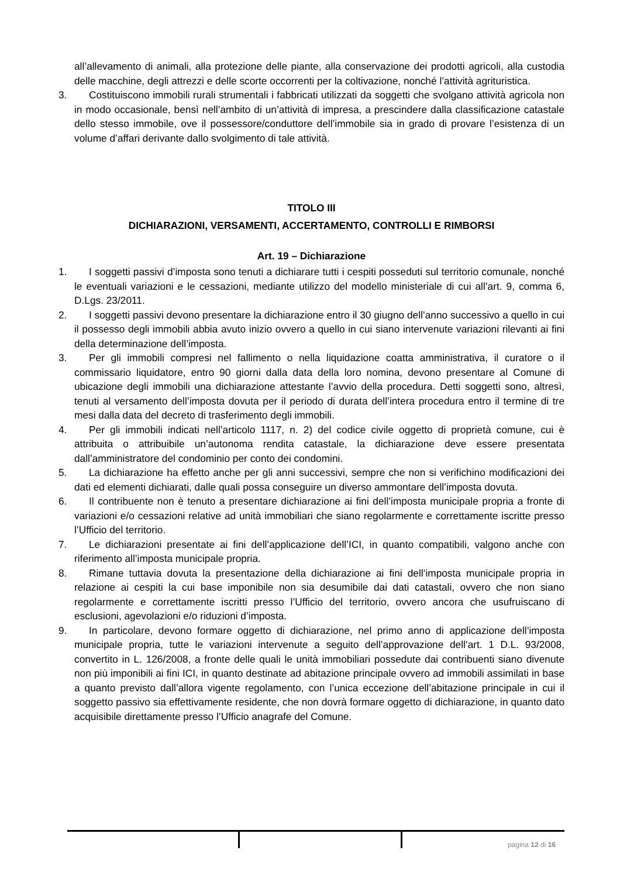all’allevamento di animali, alla protezione delle piante, alla conservazione dei prodotti agricoli, alla custodia delle macchine, degli attrezzi e delle scorte occorrenti per la coltivazione, nonché l’attività agrituristica.
3. Costituiscono immobili rurali strumentali i fabbricati utilizzati da soggetti che svolgano attività agricola non in modo occasionale, bensì nell’ambito di un’attività di impresa, a prescindere dalla classificazione catastale dello stesso immobile, ove il possessore/conduttore dell’immobile sia in grado di provare l’esistenza di un volume d’affari derivante dallo svolgimento di tale attività.
TITOLO III
DICHIARAZIONI, VERSAMENTI, ACCERTAMENTO, CONTROLLI E RIMBORSI
Art. 19 – Dichiarazione
1. I soggetti passivi d’imposta sono tenuti a dichiarare tutti i cespiti posseduti sul territorio comunale, nonché le eventuali variazioni e le cessazioni, mediante utilizzo del modello ministeriale di cui all’art. 9, comma 6, D.Lgs. 23/2011.
2. I soggetti passivi devono presentare la dichiarazione entro il 30 giugno dell’anno successivo a quello in cui il possesso degli immobili abbia avuto inizio ovvero a quello in cui siano intervenute variazioni rilevanti ai fini della determinazione dell’imposta.
3. Per gli immobili compresi nel fallimento o nella liquidazione coatta amministrativa, il curatore o il commissario liquidatore, entro 90 giorni dalla data della loro nomina, devono presentare al Comune di ubicazione degli immobili una dichiarazione attestante l’avvio della procedura. Detti soggetti sono, altresì, tenuti al versamento dell’imposta dovuta per il periodo di durata dell’intera procedura entro il termine di tre mesi dalla data del decreto di trasferimento degli immobili.
4. Per gli immobili indicati nell’articolo 1117, n. 2) del codice civile oggetto di proprietà comune, cui è attribuita o attribuibile un’autonoma rendita catastale, la dichiarazione deve essere presentata dall’amministratore del condominio per conto dei condomini.
5. La dichiarazione ha effetto anche per gli anni successivi, sempre che non si verifichino modificazioni dei dati ed elementi dichiarati, dalle quali possa conseguire un diverso ammontare dell’imposta dovuta.
6. Il contribuente non è tenuto a presentare dichiarazione ai fini dell’imposta municipale propria a fronte di variazioni e/o cessazioni relative ad unità immobiliari che siano regolarmente e correttamente iscritte presso l’Ufficio del territorio.
7. Le dichiarazioni presentate ai fini dell’applicazione dell’ICI, in quanto compatibili, valgono anche con riferimento all’imposta municipale propria.
8. Rimane tuttavia dovuta la presentazione della dichiarazione ai fini dell’imposta municipale propria in relazione ai cespiti la cui base imponibile non sia desumibile dai dati catastali, ovvero che non siano regolarmente e correttamente iscritti presso l’Ufficio del territorio, ovvero ancora che usufruiscano di esclusioni, agevolazioni e/o riduzioni d’imposta.
9. In particolare, devono formare oggetto di dichiarazione, nel primo anno di applicazione dell’imposta municipale propria, tutte le variazioni intervenute a seguito dell’approvazione dell’art. 1 D.L. 93/2008, convertito in L. 126/2008, a fronte delle quali le unità immobiliari possedute dai contribuenti siano divenute non più imponibili ai fini ICI, in quanto destinate ad abitazione principale ovvero ad immobili assimilati in base a quanto previsto dall’allora vigente regolamento, con l’unica eccezione dell’abitazione principale in cui il soggetto passivo sia effettivamente residente, che non dovrà formare oggetto di dichiarazione, in quanto dato acquisibile direttamente presso l’Ufficio anagrafe del Comune.
pagina 12 di 16